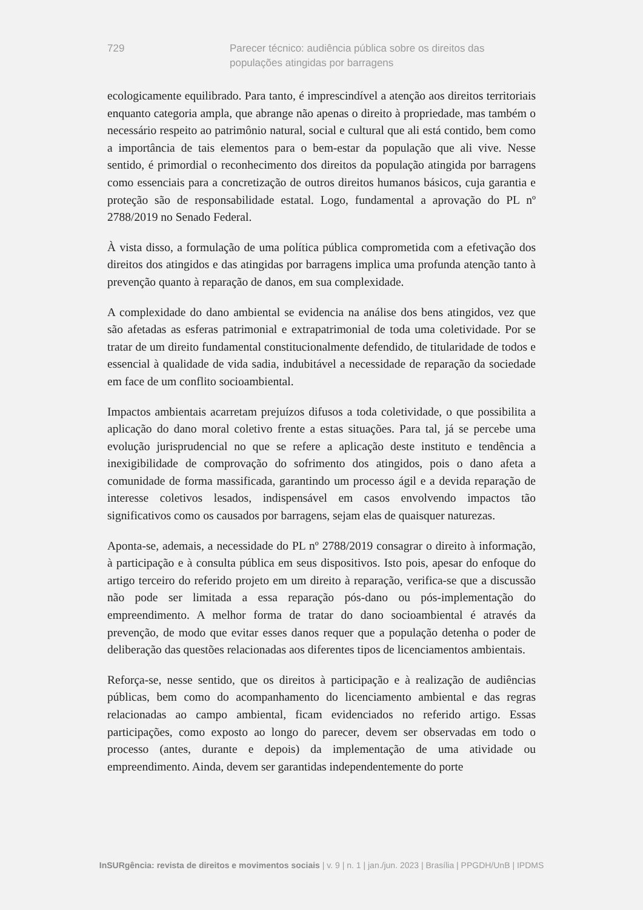729 Parecer técnico: audiência pública sobre os direitos das populações atingidas por barragens
ecologicamente equilibrado. Para tanto, é imprescindível a atenção aos direitos territoriais enquanto categoria ampla, que abrange não apenas o direito à propriedade, mas também o necessário respeito ao patrimônio natural, social e cultural que ali está contido, bem como a importância de tais elementos para o bem-estar da população que ali vive. Nesse sentido, é primordial o reconhecimento dos direitos da população atingida por barragens como essenciais para a concretização de outros direitos humanos básicos, cuja garantia e proteção são de responsabilidade estatal. Logo, fundamental a aprovação do PL nº 2788/2019 no Senado Federal.
À vista disso, a formulação de uma política pública comprometida com a efetivação dos direitos dos atingidos e das atingidas por barragens implica uma profunda atenção tanto à prevenção quanto à reparação de danos, em sua complexidade.
A complexidade do dano ambiental se evidencia na análise dos bens atingidos, vez que são afetadas as esferas patrimonial e extrapatrimonial de toda uma coletividade. Por se tratar de um direito fundamental constitucionalmente defendido, de titularidade de todos e essencial à qualidade de vida sadia, indubitável a necessidade de reparação da sociedade em face de um conflito socioambiental.
Impactos ambientais acarretam prejuízos difusos a toda coletividade, o que possibilita a aplicação do dano moral coletivo frente a estas situações. Para tal, já se percebe uma evolução jurisprudencial no que se refere a aplicação deste instituto e tendência a inexigibilidade de comprovação do sofrimento dos atingidos, pois o dano afeta a comunidade de forma massificada, garantindo um processo ágil e a devida reparação de interesse coletivos lesados, indispensável em casos envolvendo impactos tão significativos como os causados por barragens, sejam elas de quaisquer naturezas.
Aponta-se, ademais, a necessidade do PL nº 2788/2019 consagrar o direito à informação, à participação e à consulta pública em seus dispositivos. Isto pois, apesar do enfoque do artigo terceiro do referido projeto em um direito à reparação, verifica-se que a discussão não pode ser limitada a essa reparação pós-dano ou pós-implementação do empreendimento. A melhor forma de tratar do dano socioambiental é através da prevenção, de modo que evitar esses danos requer que a população detenha o poder de deliberação das questões relacionadas aos diferentes tipos de licenciamentos ambientais.
Reforça-se, nesse sentido, que os direitos à participação e à realização de audiências públicas, bem como do acompanhamento do licenciamento ambiental e das regras relacionadas ao campo ambiental, ficam evidenciados no referido artigo. Essas participações, como exposto ao longo do parecer, devem ser observadas em todo o processo (antes, durante e depois) da implementação de uma atividade ou empreendimento. Ainda, devem ser garantidas independentemente do porte
InSURgência: revista de direitos e movimentos sociais | v. 9 | n. 1 | jan./jun. 2023 | Brasília | PPGDH/UnB | IPDMS